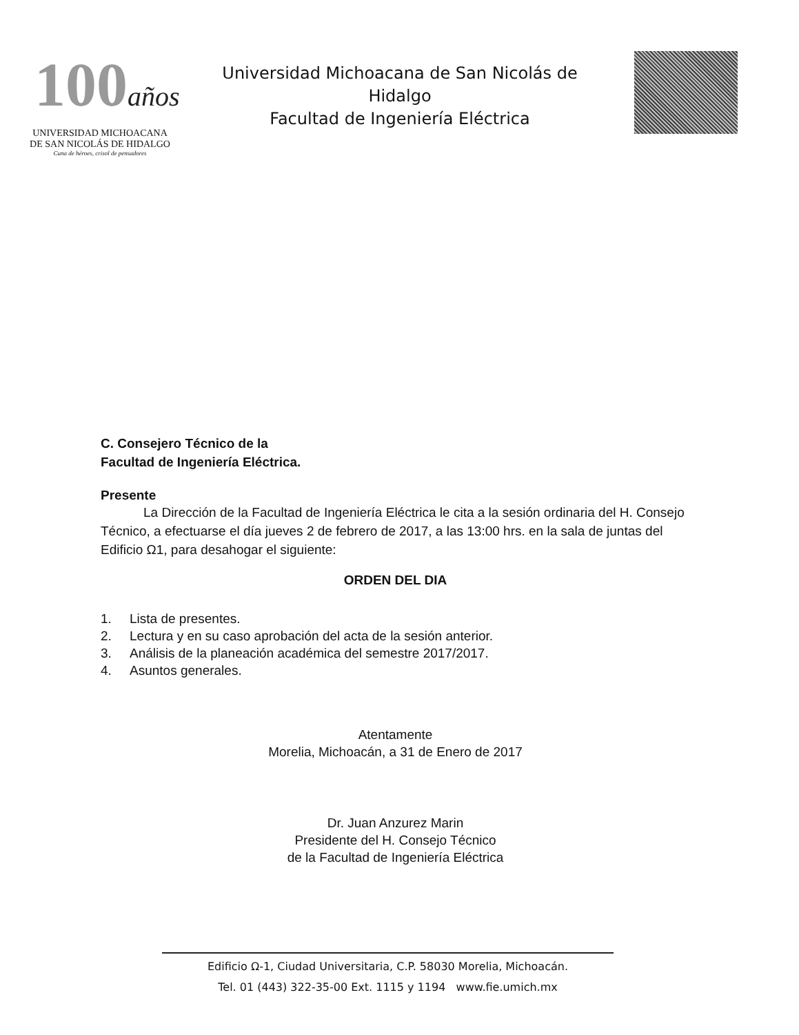100años
UNIVERSIDAD MICHOACANA
DE SAN NICOLÁS DE HIDALGO
Cuna de héroes, crisol de pensadores
Universidad Michoacana de San Nicolás de Hidalgo
Facultad de Ingeniería Eléctrica
C. Consejero Técnico de la
Facultad de Ingeniería Eléctrica.
Presente
La Dirección de la Facultad de Ingeniería Eléctrica le cita a la sesión ordinaria del H. Consejo Técnico, a efectuarse el día jueves 2 de febrero de 2017, a las 13:00 hrs. en la sala de juntas del Edificio Ω1, para desahogar el siguiente:
ORDEN DEL DIA
1. Lista de presentes.
2. Lectura y en su caso aprobación del acta de la sesión anterior.
3. Análisis de la planeación académica del semestre 2017/2017.
4. Asuntos generales.
Atentamente
Morelia, Michoacán, a 31 de Enero de 2017
Dr. Juan Anzurez Marin
Presidente del H. Consejo Técnico
de la Facultad de Ingeniería Eléctrica
Edificio Ω-1, Ciudad Universitaria, C.P. 58030 Morelia, Michoacán.
Tel. 01 (443) 322-35-00 Ext. 1115 y 1194 www.fie.umich.mx